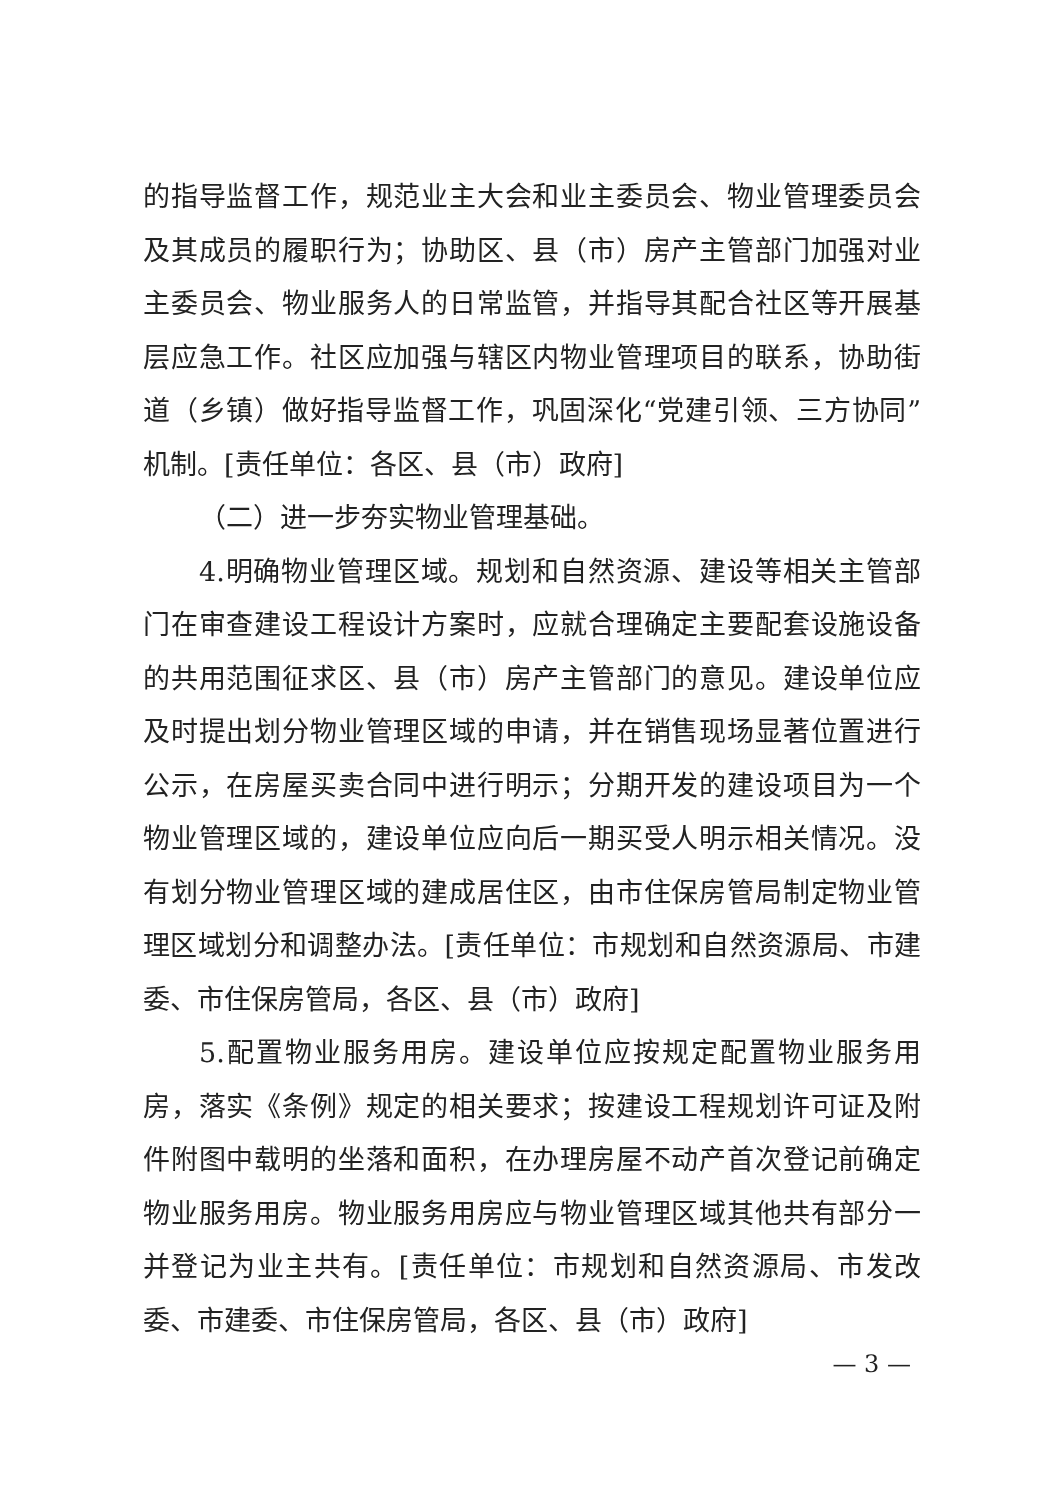的指导监督工作，规范业主大会和业主委员会、物业管理委员会及其成员的履职行为；协助区、县（市）房产主管部门加强对业主委员会、物业服务人的日常监管，并指导其配合社区等开展基层应急工作。社区应加强与辖区内物业管理项目的联系，协助街道（乡镇）做好指导监督工作，巩固深化“党建引领、三方协同”机制。[责任单位：各区、县（市）政府]
（二）进一步夯实物业管理基础。
4.明确物业管理区域。规划和自然资源、建设等相关主管部门在审查建设工程设计方案时，应就合理确定主要配套设施设备的共用范围征求区、县（市）房产主管部门的意见。建设单位应及时提出划分物业管理区域的申请，并在销售现场显著位置进行公示，在房屋买卖合同中进行明示；分期开发的建设项目为一个物业管理区域的，建设单位应向后一期买受人明示相关情况。没有划分物业管理区域的建成居住区，由市住保房管局制定物业管理区域划分和调整办法。[责任单位：市规划和自然资源局、市建委、市住保房管局，各区、县（市）政府]
5.配置物业服务用房。建设单位应按规定配置物业服务用房，落实《条例》规定的相关要求；按建设工程规划许可证及附件附图中载明的坐落和面积，在办理房屋不动产首次登记前确定物业服务用房。物业服务用房应与物业管理区域其他共有部分一并登记为业主共有。[责任单位：市规划和自然资源局、市发改委、市建委、市住保房管局，各区、县（市）政府]
— 3 —